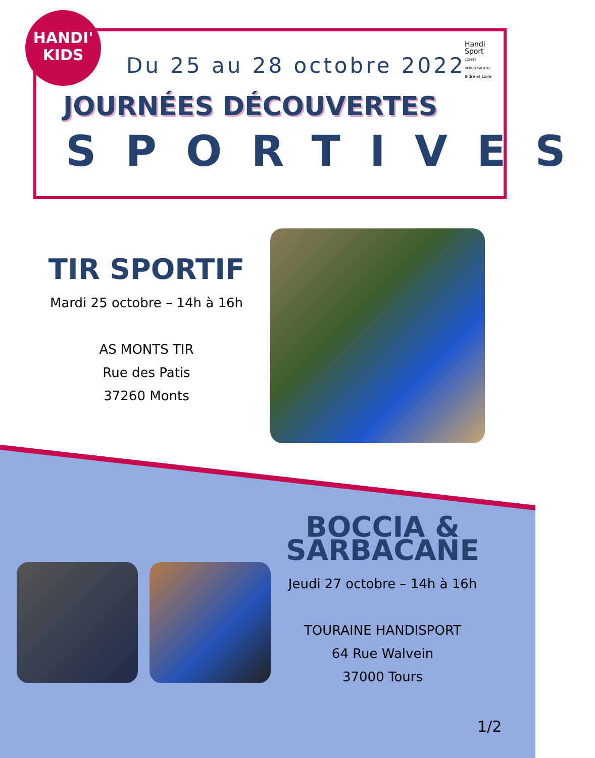HANDI'
KIDS
Handi Sport
COMITÉ DÉPARTEMENTAL
Indre et Loire
Du 25 au 28 octobre 2022
JOURNÉES DÉCOUVERTES
SPORTIVES
TIR SPORTIF
Mardi 25 octobre – 14h à 16h
AS MONTS TIR
Rue des Patis
37260 Monts
BOCCIA & SARBACANE
Jeudi 27 octobre – 14h à 16h
TOURAINE HANDISPORT
64 Rue Walvein
37000 Tours
1/2